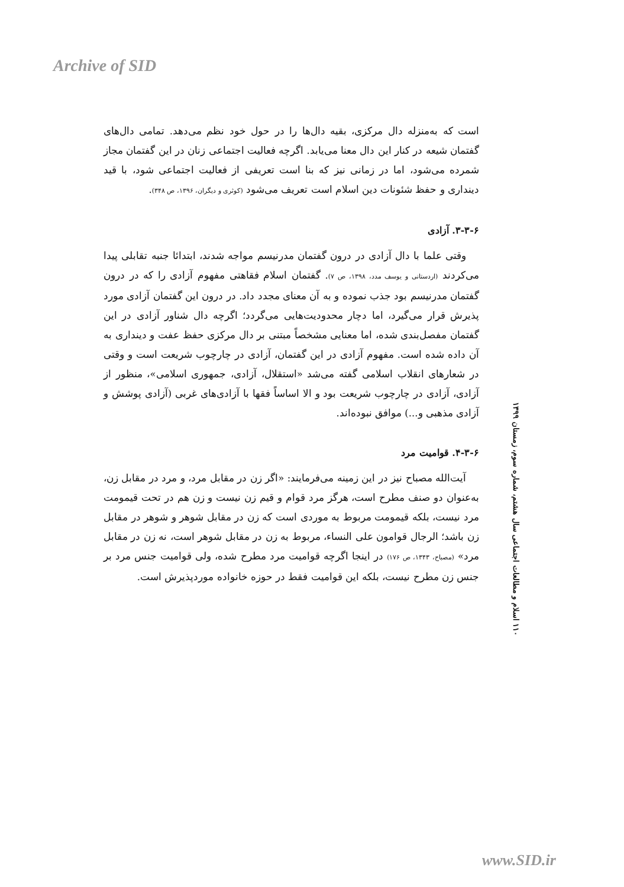Archive of SID
است که به‌منزله دال مرکزی، بقیه دال‌ها را در حول خود نظم می‌دهد. تمامی دال‌های گفتمان شیعه در کنار این دال معنا می‌یابد. اگرچه فعالیت اجتماعی زنان در این گفتمان مجاز شمرده می‌شود، اما در زمانی نیز که بنا است تعریفی از فعالیت اجتماعی شود، با قید دینداری و حفظ شئونات دین اسلام است تعریف می‌شود (کوثری و دیگران، ۱۳۹۶، ص ۳۴۸).
۳-۳-۶. آزادی
وقتی علما با دال آزادی در درون گفتمان مدرنیسم مواجه شدند، ابتدائا جنبه تقابلی پیدا می‌کردند (اردستانی و یوسف مدد، ۱۳۹۸، ص ۷). گفتمان اسلام فقاهتی مفهوم آزادی را که در درون گفتمان مدرنیسم بود جذب نموده و به آن معنای مجدد داد. در درون این گفتمان آزادی مورد پذیرش قرار می‌گیرد، اما دچار محدودیت‌هایی می‌گردد؛ اگرچه دال شناور آزادی در این گفتمان مفصل‌بندی شده، اما معنایی مشخصاً مبتنی بر دال مرکزی حفظ عفت و دینداری به آن داده شده است. مفهوم آزادی در این گفتمان، آزادی در چارچوب شریعت است و وقتی در شعارهای انقلاب اسلامی گفته می‌شد «استقلال، آزادی، جمهوری اسلامی»، منظور از آزادی، آزادی در چارچوب شریعت بود و الا اساساً فقها با آزادی‌های غربی (آزادی پوشش و آزادی مذهبی و...) موافق نبوده‌اند.
۴-۳-۶. قوامیت مرد
آیت‌الله مصباح نیز در این زمینه می‌فرمایند: «اگر زن در مقابل مرد، و مرد در مقابل زن، به‌عنوان دو صنف مطرح است، هرگز مرد قوام و قیم زن نیست و زن هم در تحت قیمومت مرد نیست، بلکه قیمومت مربوط به موردی است که زن در مقابل شوهر و شوهر در مقابل زن باشد؛ الرجال قوامون علی النساء، مربوط به زن در مقابل شوهر است، نه زن در مقابل مرد» (مصباح، ۱۳۴۳، ص ۱۷۶) در اینجا اگرچه قوامیت مرد مطرح شده، ولی قوامیت جنس مرد بر جنس زن مطرح نیست، بلکه این قوامیت فقط در حوزه خانواده موردپذیرش است.
۱۱۰ اسلام و مطالعات اجتماعی سال هشتم، شماره سوم، زمستان ۱۳۹۹
www.SID.ir